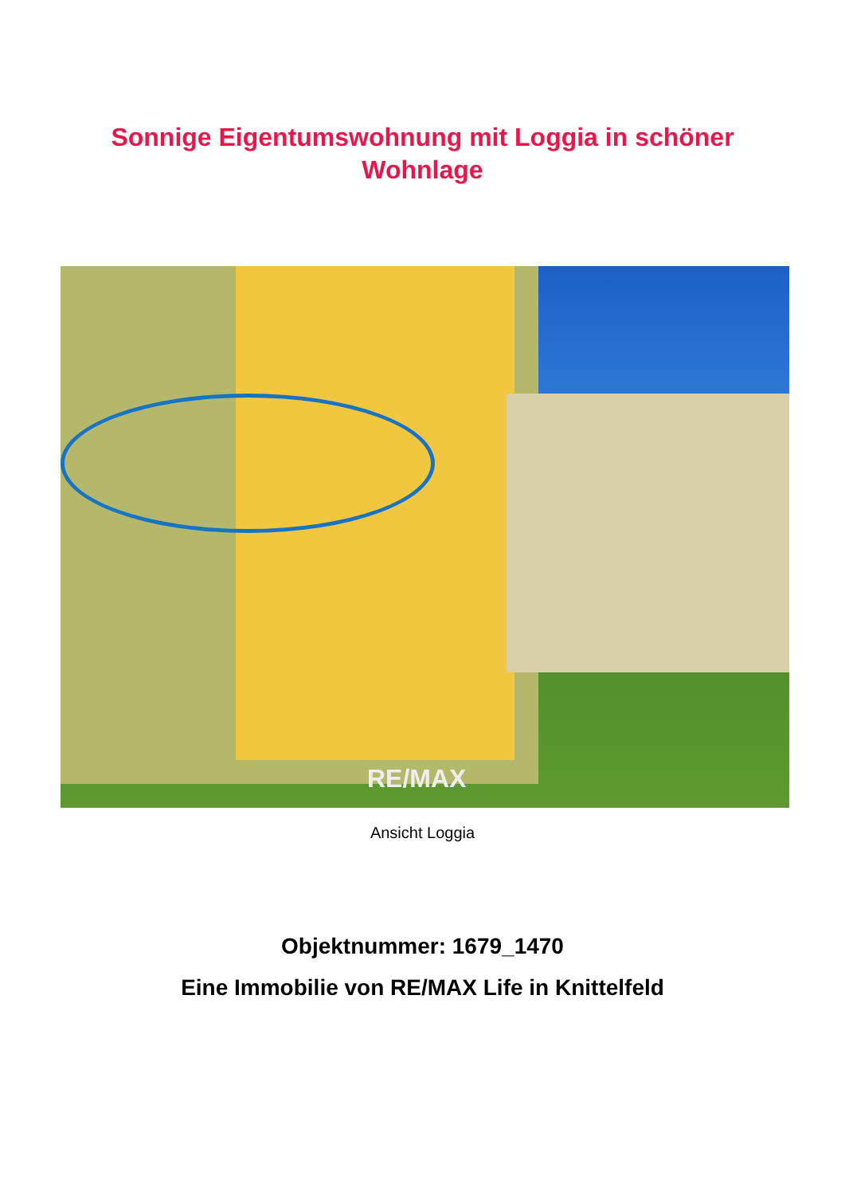Sonnige Eigentumswohnung mit Loggia in schöner Wohnlage
RE/MAX
Ansicht Loggia
Objektnummer: 1679_1470
Eine Immobilie von RE/MAX Life in Knittelfeld